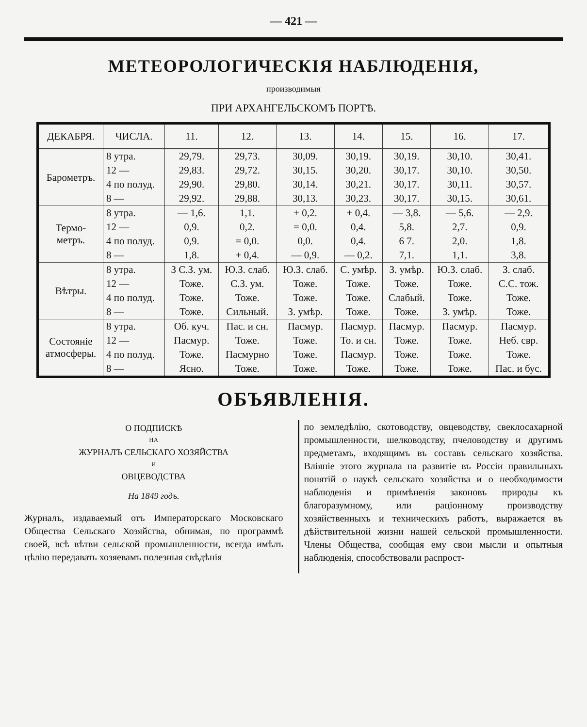— 421 —
МЕТЕОРОЛОГИЧЕСКІЯ НАБЛЮДЕНІЯ,
производимыя
ПРИ АРХАНГЕЛЬСКОМЪ ПОРТѢ.
| ДЕКАБРЯ. | ЧИСЛА. | 11. | 12. | 13. | 14. | 15. | 16. | 17. |
| --- | --- | --- | --- | --- | --- | --- | --- | --- |
| Барометръ. | 8 утра. | 29,79. | 29,73. | 30,09. | 30,19. | 30,19. | 30,10. | 30,41. |
| | 12 — | 29,83. | 29,72. | 30,15. | 30,20. | 30,17. | 30,10. | 30,50. |
| | 4 по полуд. | 29,90. | 29,80. | 30,14. | 30,21. | 30,17. | 30,11. | 30,57. |
| | 8 — | 29,92. | 29,88. | 30,13. | 30,23. | 30,17. | 30,15. | 30,61. |
| Термо- метръ. | 8 утра. | — 1,6. | 1,1. | + 0,2. | + 0,4. | — 3,8. | — 5,6. | — 2,9. |
| | 12 — | 0,9. | 0,2. | = 0,0. | 0,4. | 5,8. | 2,7. | 0,9. |
| | 4 по полуд. | 0,9. | = 0,0. | 0,0. | 0,4. | 6 7. | 2,0. | 1,8. |
| | 8 — | 1,8. | + 0,4. | — 0,9. | — 0,2. | 7,1. | 1,1. | 3,8. |
| Вѣтры. | 8 утра. | З С.З. ум. | Ю.З. слаб. | Ю.З. слаб. | С. умѣр. | З. умѣр. | Ю.З. слаб. | З. слаб. |
| | 12 — | Тоже. | С.З. ум. | Тоже. | Тоже. | Тоже. | Тоже. | С.С. тож. |
| | 4 по полуд. | Тоже. | Тоже. | Тоже. | Тоже. | Слабый. | Тоже. | Тоже. |
| | 8 — | Тоже. | Сильный. | З. умѣр. | Тоже. | Тоже. | З. умѣр. | Тоже. |
| Состояніе атмосферы. | 8 утра. | Об. куч. | Пас. и сн. | Пасмур. | Пасмур. | Пасмур. | Пасмур. | Пасмур. |
| | 12 — | Пасмур. | Тоже. | Тоже. | То. и сн. | Тоже. | Тоже. | Неб. свр. |
| | 4 по полуд. | Тоже. | Пасмурно | Тоже. | Пасмур. | Тоже. | Тоже. | Тоже. |
| | 8 — | Ясно. | Тоже. | Тоже. | Тоже. | Тоже. | Тоже. | Пас. и бус. |
ОБЪЯВЛЕНІЯ.
О ПОДПИСКѢ
НА
ЖУРНАЛЪ СЕЛЬСКАГО ХОЗЯЙСТВА
И
ОВЦЕВОДСТВА
На 1849 годъ.
Журналъ, издаваемый отъ Императорскаго Московскаго Общества Сельскаго Хозяйства, обнимая, по программѣ своей, всѣ вѣтви сельской промышленности, всегда имѣлъ цѣлію передавать хозяевамъ полезныя свѣдѣнія
по земледѣлію, скотоводству, овцеводству, свеклосахарной промышленности, шелководству, пчеловодству и другимъ предметамъ, входящимъ въ составъ сельскаго хозяйства. Вліяніе этого журнала на развитіе въ Россіи правильныхъ понятій о наукѣ сельскаго хозяйства и о необходимости наблюденія и примѣненія законовъ природы къ благоразумному, или раціонному производству хозяйственныхъ и техническихъ работъ, выражается въ дѣйствительной жизни нашей сельской промышленности. Члены Общества, сообщая ему свои мысли и опытныя наблюденія, способствовали распрост-